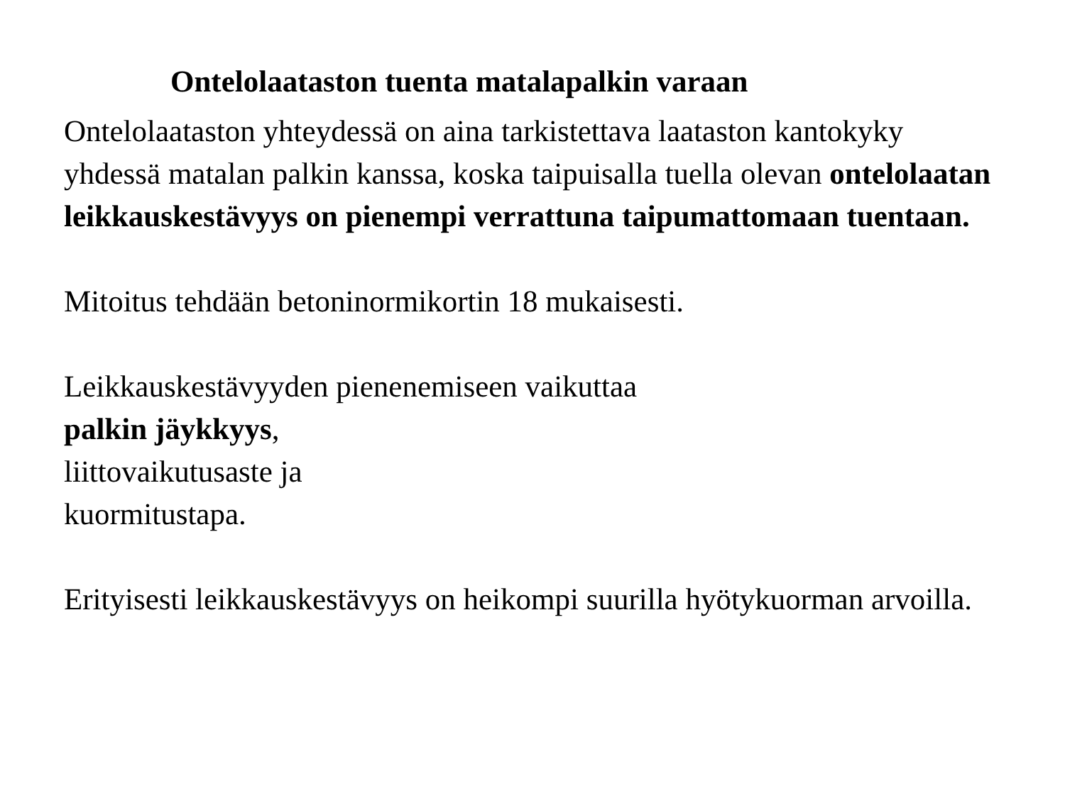Ontelolaataston tuenta matalapalkin varaan
Ontelolaataston yhteydessä on aina tarkistettava laataston kantokyky yhdessä matalan palkin kanssa, koska taipuisalla tuella olevan ontelolaatan leikkauskestävyys on pienempi verrattuna taipumattomaan tuentaan.
Mitoitus tehdään betoninormikortin 18 mukaisesti.
Leikkauskestävyyden pienenemiseen vaikuttaa
palkin jäykkyys,
liittovaikutusaste ja
kuormitustapa.
Erityisesti leikkauskestävyys on heikompi suurilla hyötykuorman arvoilla.